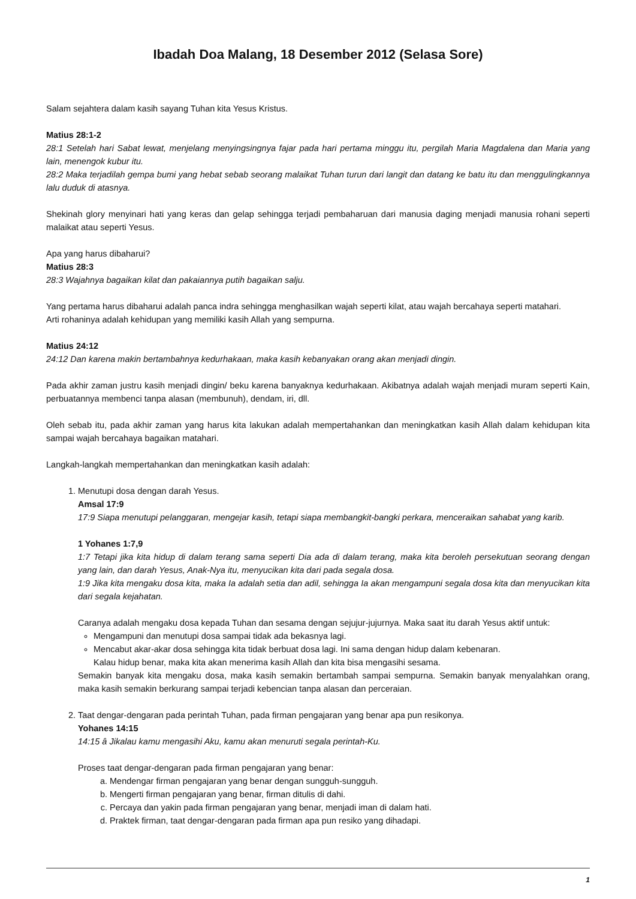Ibadah Doa Malang, 18 Desember 2012 (Selasa Sore)
Salam sejahtera dalam kasih sayang Tuhan kita Yesus Kristus.
Matius 28:1-2
28:1 Setelah hari Sabat lewat, menjelang menyingsingnya fajar pada hari pertama minggu itu, pergilah Maria Magdalena dan Maria yang lain, menengok kubur itu.
28:2 Maka terjadilah gempa bumi yang hebat sebab seorang malaikat Tuhan turun dari langit dan datang ke batu itu dan menggulingkannya lalu duduk di atasnya.
Shekinah glory menyinari hati yang keras dan gelap sehingga terjadi pembaharuan dari manusia daging menjadi manusia rohani seperti malaikat atau seperti Yesus.
Apa yang harus dibaharui?
Matius 28:3
28:3 Wajahnya bagaikan kilat dan pakaiannya putih bagaikan salju.
Yang pertama harus dibaharui adalah panca indra sehingga menghasilkan wajah seperti kilat, atau wajah bercahaya seperti matahari.
Arti rohaninya adalah kehidupan yang memiliki kasih Allah yang sempurna.
Matius 24:12
24:12 Dan karena makin bertambahnya kedurhakaan, maka kasih kebanyakan orang akan menjadi dingin.
Pada akhir zaman justru kasih menjadi dingin/ beku karena banyaknya kedurhakaan. Akibatnya adalah wajah menjadi muram seperti Kain, perbuatannya membenci tanpa alasan (membunuh), dendam, iri, dll.
Oleh sebab itu, pada akhir zaman yang harus kita lakukan adalah mempertahankan dan meningkatkan kasih Allah dalam kehidupan kita sampai wajah bercahaya bagaikan matahari.
Langkah-langkah mempertahankan dan meningkatkan kasih adalah:
1. Menutupi dosa dengan darah Yesus.
Amsal 17:9
17:9 Siapa menutupi pelanggaran, mengejar kasih, tetapi siapa membangkit-bangki perkara, menceraikan sahabat yang karib.
1 Yohanes 1:7,9
1:7 Tetapi jika kita hidup di dalam terang sama seperti Dia ada di dalam terang, maka kita beroleh persekutuan seorang dengan yang lain, dan darah Yesus, Anak-Nya itu, menyucikan kita dari pada segala dosa.
1:9 Jika kita mengaku dosa kita, maka Ia adalah setia dan adil, sehingga Ia akan mengampuni segala dosa kita dan menyucikan kita dari segala kejahatan.
Caranya adalah mengaku dosa kepada Tuhan dan sesama dengan sejujur-jujurnya. Maka saat itu darah Yesus aktif untuk:
Mengampuni dan menutupi dosa sampai tidak ada bekasnya lagi.
Mencabut akar-akar dosa sehingga kita tidak berbuat dosa lagi. Ini sama dengan hidup dalam kebenaran.
Kalau hidup benar, maka kita akan menerima kasih Allah dan kita bisa mengasihi sesama.
Semakin banyak kita mengaku dosa, maka kasih semakin bertambah sampai sempurna. Semakin banyak menyalahkan orang, maka kasih semakin berkurang sampai terjadi kebencian tanpa alasan dan perceraian.
2. Taat dengar-dengaran pada perintah Tuhan, pada firman pengajaran yang benar apa pun resikonya.
Yohanes 14:15
14:15 â Jikalau kamu mengasihi Aku, kamu akan menuruti segala perintah-Ku.
Proses taat dengar-dengaran pada firman pengajaran yang benar:
a. Mendengar firman pengajaran yang benar dengan sungguh-sungguh.
b. Mengerti firman pengajaran yang benar, firman ditulis di dahi.
c. Percaya dan yakin pada firman pengajaran yang benar, menjadi iman di dalam hati.
d. Praktek firman, taat dengar-dengaran pada firman apa pun resiko yang dihadapi.
1